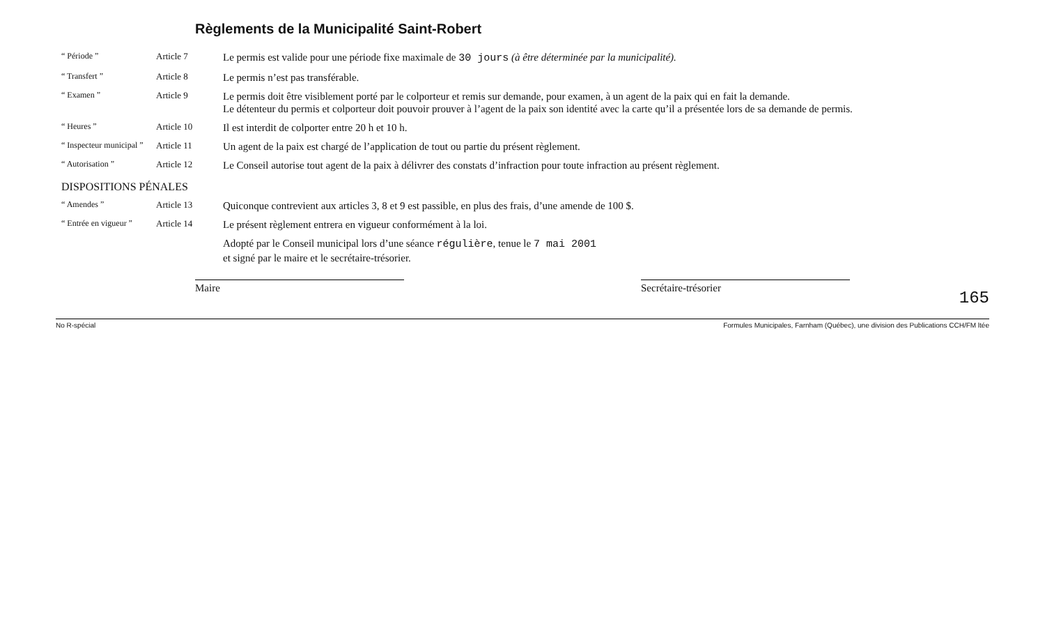Règlements de la Municipalité Saint-Robert
| “ Période ” | Article 7 | Le permis est valide pour une période fixe maximale de 30 jours (à être déterminée par la municipalité). |
| “ Transfert ” | Article 8 | Le permis n’est pas transférable. |
| “ Examen ” | Article 9 | Le permis doit être visiblement porté par le colporteur et remis sur demande, pour examen, à un agent de la paix qui en fait la demande. Le détenteur du permis et colporteur doit pouvoir prouver à l’agent de la paix son identité avec la carte qu’il a présentée lors de sa demande de permis. |
| “ Heures ” | Article 10 | Il est interdit de colporter entre 20 h et 10 h. |
| “ Inspecteur municipal ” | Article 11 | Un agent de la paix est chargé de l’application de tout ou partie du présent règlement. |
| “ Autorisation ” | Article 12 | Le Conseil autorise tout agent de la paix à délivrer des constats d’infraction pour toute infraction au présent règlement. |
| DISPOSITIONS PÉNALES | | |
| “ Amendes ” | Article 13 | Quiconque contrevient aux articles 3, 8 et 9 est passible, en plus des frais, d’une amende de 100 $. |
| “ Entrée en vigueur ” | Article 14 | Le présent règlement entrera en vigueur conformément à la loi. |
| | | Adopté par le Conseil municipal lors d’une séance régulière , tenue le 7 mai 2001 et signé par le maire et le secrétaire-trésorier. |
Maire Secrétaire-trésorier
165
No R-spécial Formules Municipales, Farnham (Québec), une division des Publications CCH/FM ltée